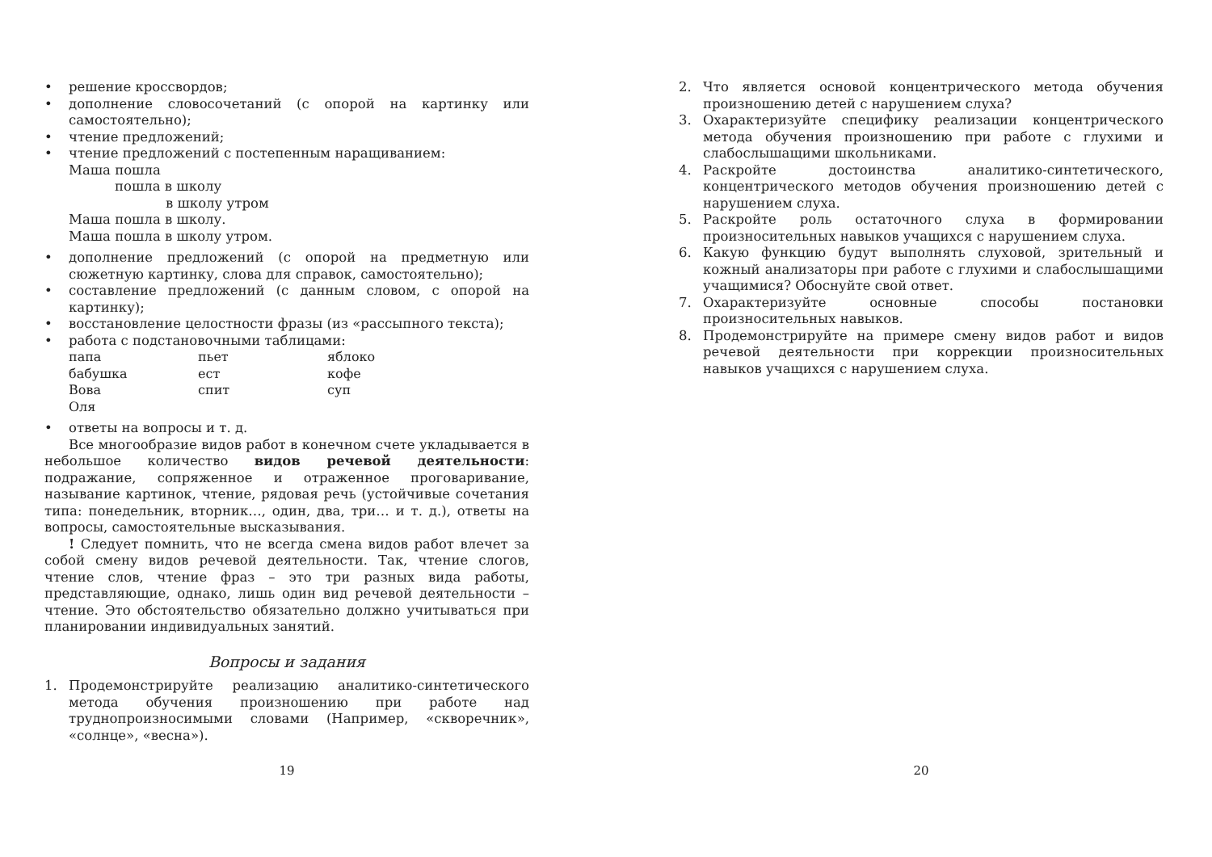• решение кроссвордов;
• дополнение словосочетаний (с опорой на картинку или самостоятельно);
• чтение предложений;
• чтение предложений с постепенным наращиванием:
Маша пошла
пошла в школу
в школу утром
Маша пошла в школу.
Маша пошла в школу утром.
• дополнение предложений (с опорой на предметную или сюжетную картинку, слова для справок, самостоятельно);
• составление предложений (с данным словом, с опорой на картинку);
• восстановление целостности фразы (из «рассыпного текста);
• работа с подстановочными таблицами:
| папа | пьет | яблоко |
| бабушка | ест | кофе |
| Вова | спит | суп |
| Оля | | |
• ответы на вопросы и т. д.
Все многообразие видов работ в конечном счете укладывается в небольшое количество видов речевой деятельности: подражание, сопряженное и отраженное проговаривание, называние картинок, чтение, рядовая речь (устойчивые сочетания типа: понедельник, вторник…, один, два, три… и т. д.), ответы на вопросы, самостоятельные высказывания.
! Следует помнить, что не всегда смена видов работ влечет за собой смену видов речевой деятельности. Так, чтение слогов, чтение слов, чтение фраз – это три разных вида работы, представляющие, однако, лишь один вид речевой деятельности – чтение. Это обстоятельство обязательно должно учитываться при планировании индивидуальных занятий.
Вопросы и задания
1. Продемонстрируйте реализацию аналитико-синтетического метода обучения произношению при работе над труднопроизносимыми словами (Например, «скворечник», «солнце», «весна»).
19
2. Что является основой концентрического метода обучения произношению детей с нарушением слуха?
3. Охарактеризуйте специфику реализации концентрического метода обучения произношению при работе с глухими и слабослышащими школьниками.
4. Раскройте достоинства аналитико-синтетического, концентрического методов обучения произношению детей с нарушением слуха.
5. Раскройте роль остаточного слуха в формировании произносительных навыков учащихся с нарушением слуха.
6. Какую функцию будут выполнять слуховой, зрительный и кожный анализаторы при работе с глухими и слабослышащими учащимися? Обоснуйте свой ответ.
7. Охарактеризуйте основные способы постановки произносительных навыков.
8. Продемонстрируйте на примере смену видов работ и видов речевой деятельности при коррекции произносительных навыков учащихся с нарушением слуха.
20